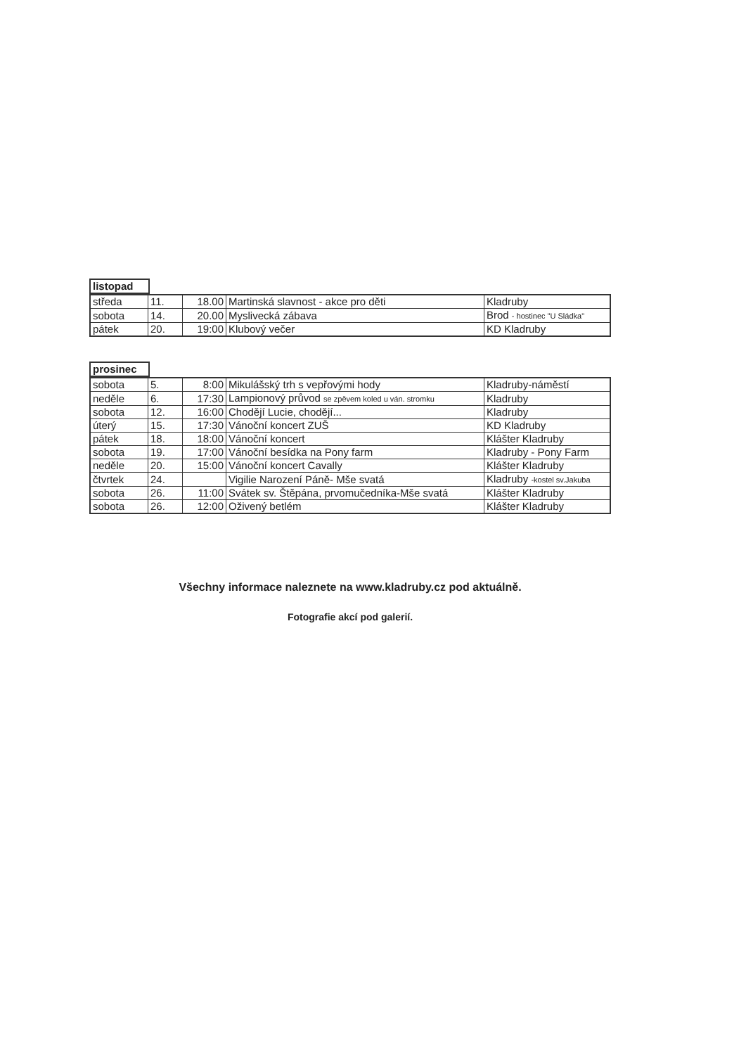| listopad | |
| středa | 11. | 18.00 | Martinská slavnost - akce pro děti | Kladruby |
| sobota | 14. | 20.00 | Myslivecká zábava | Brod - hostinec "U Sládka" |
| pátek | 20. | 19:00 | Klubový večer | KD Kladruby |
| prosinec | |
| sobota | 5. | 8:00 | Mikulášský trh s vepřovými hody | Kladruby-náměstí |
| neděle | 6. | 17:30 | Lampionový průvod se zpěvem koled u ván. stromku | Kladruby |
| sobota | 12. | 16:00 | Chodějí Lucie, chodějí... | Kladruby |
| úterý | 15. | 17:30 | Vánoční koncert ZUŠ | KD Kladruby |
| pátek | 18. | 18:00 | Vánoční koncert | Klášter Kladruby |
| sobota | 19. | 17:00 | Vánoční besídka na Pony farm | Kladruby - Pony Farm |
| neděle | 20. | 15:00 | Vánoční koncert Cavally | Klášter Kladruby |
| čtvrtek | 24. | | Vigilie Narození Páně- Mše svatá | Kladruby -kostel sv.Jakuba |
| sobota | 26. | 11:00 | Svátek sv. Štěpána, prvomučedníka-Mše svatá | Klášter Kladruby |
| sobota | 26. | 12:00 | Oživený betlém | Klášter Kladruby |
Všechny informace naleznete na www.kladruby.cz pod aktuálně.
Fotografie akcí pod galerií.